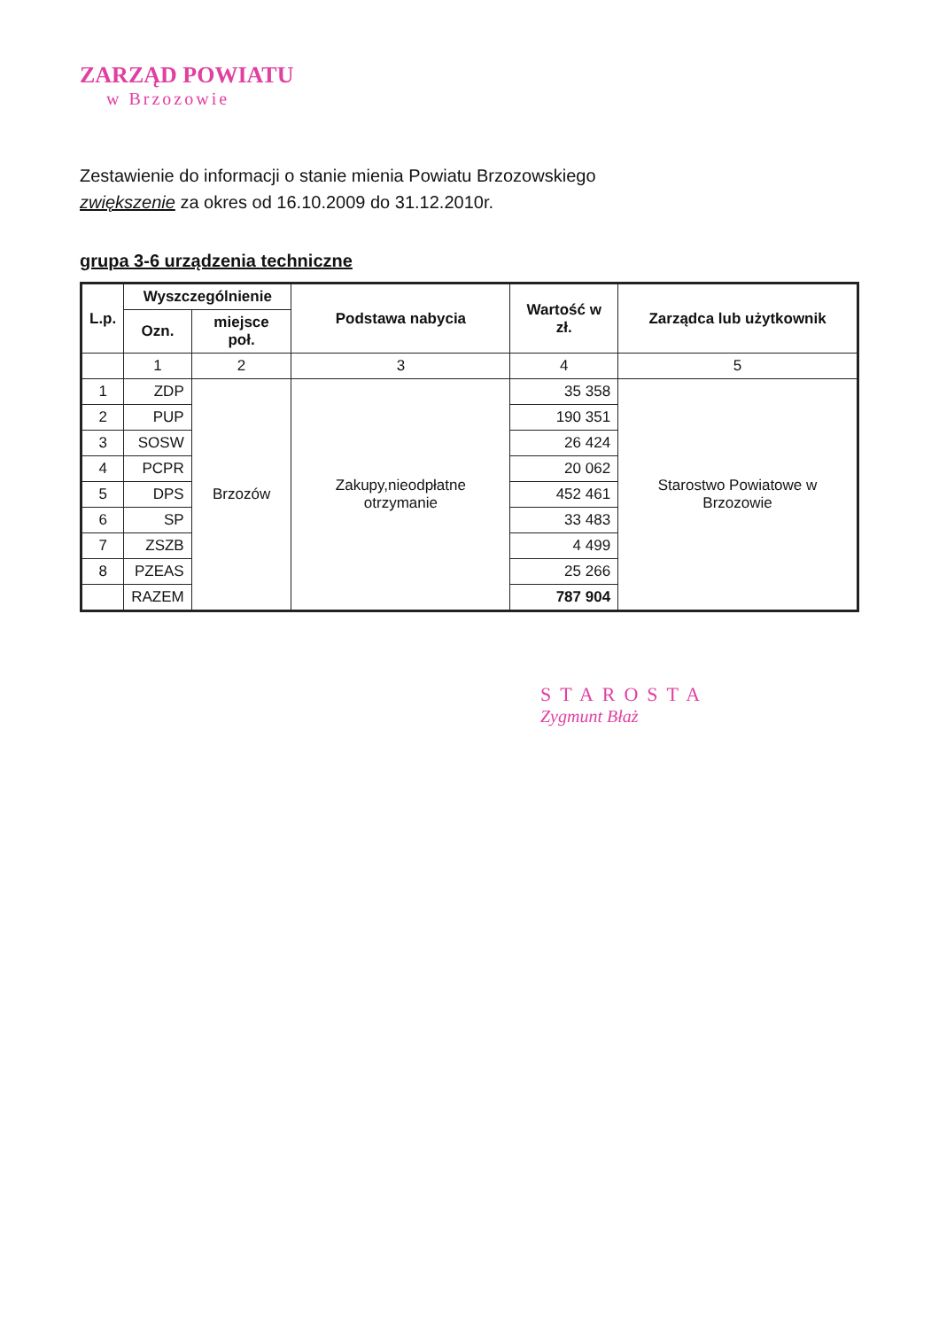ZARZĄD POWIATU
w Brzozowie
Zestawienie do informacji o stanie mienia Powiatu Brzozowskiego
zwiększenie za okres od 16.10.2009 do 31.12.2010r.
grupa 3-6 urządzenia techniczne
| L.p. | Wyszczególnienie | | Podstawa nabycia | Wartość w zł. | Zarządca lub użytkownik |
| --- | --- | --- | --- | --- | --- |
| | Ozn. | miejsce poł. | | | |
| | 1 | 2 | 3 | 4 | 5 |
| 1 | ZDP | Brzozów | Zakupy,nieodpłatne otrzymanie | 35 358 | Starostwo Powiatowe w Brzozowie |
| 2 | PUP | | | 190 351 | |
| 3 | SOSW | | | 26 424 | |
| 4 | PCPR | | | 20 062 | |
| 5 | DPS | | | 452 461 | |
| 6 | SP | | | 33 483 | |
| 7 | ZSZB | | | 4 499 | |
| 8 | PZEAS | | | 25 266 | |
| | RAZEM | | | 787 904 | |
STAROSTA
Zygmunt Błaż